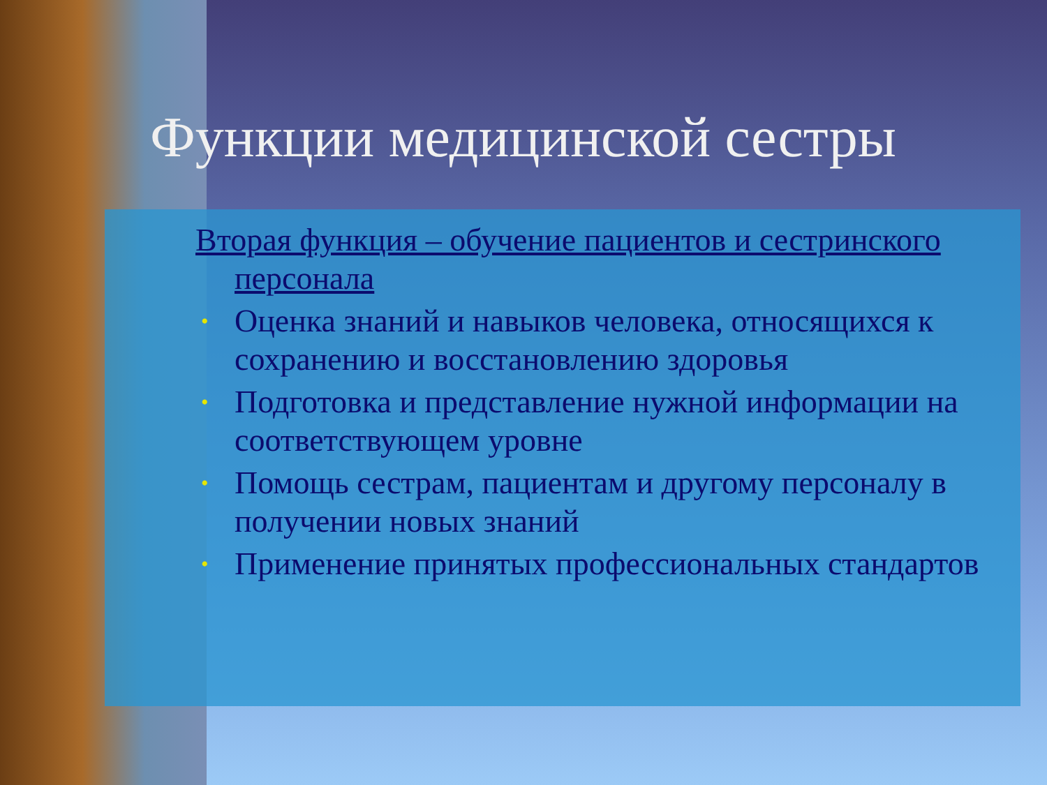Функции медицинской сестры
Вторая функция – обучение пациентов и сестринского персонала
• Оценка знаний и навыков человека, относящихся к сохранению и восстановлению здоровья
• Подготовка и представление нужной информации на соответствующем уровне
• Помощь сестрам, пациентам и другому персоналу в получении новых знаний
• Применение принятых профессиональных стандартов